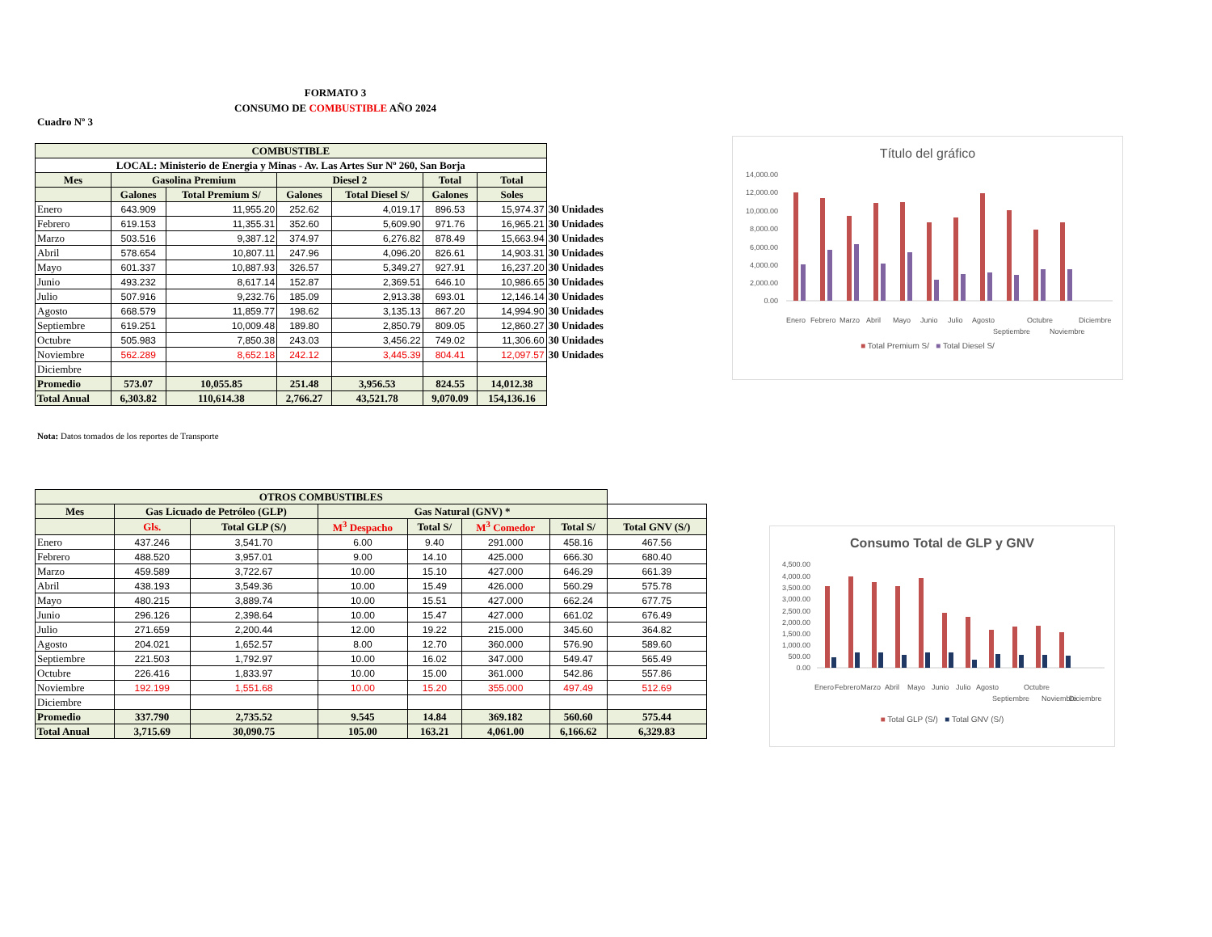FORMATO 3
CONSUMO DE COMBUSTIBLE AÑO 2024
Cuadro Nº 3
| COMBUSTIBLE | | | | | | | |
| --- | --- | --- | --- | --- | --- | --- | --- |
| LOCAL: Ministerio de Energia y Minas - Av. Las Artes Sur Nº 260, San Borja | | | | | | | |
| Mes | Gasolina Premium | | Diesel 2 | | Total | Total | |
| | Galones | Total Premium S/ | Galones | Total Diesel S/ | Galones | Soles | |
| Enero | 643.909 | 11,955.20 | 252.62 | 4,019.17 | 896.53 | 15,974.37 | 30 Unidades |
| Febrero | 619.153 | 11,355.31 | 352.60 | 5,609.90 | 971.76 | 16,965.21 | 30 Unidades |
| Marzo | 503.516 | 9,387.12 | 374.97 | 6,276.82 | 878.49 | 15,663.94 | 30 Unidades |
| Abril | 578.654 | 10,807.11 | 247.96 | 4,096.20 | 826.61 | 14,903.31 | 30 Unidades |
| Mayo | 601.337 | 10,887.93 | 326.57 | 5,349.27 | 927.91 | 16,237.20 | 30 Unidades |
| Junio | 493.232 | 8,617.14 | 152.87 | 2,369.51 | 646.10 | 10,986.65 | 30 Unidades |
| Julio | 507.916 | 9,232.76 | 185.09 | 2,913.38 | 693.01 | 12,146.14 | 30 Unidades |
| Agosto | 668.579 | 11,859.77 | 198.62 | 3,135.13 | 867.20 | 14,994.90 | 30 Unidades |
| Septiembre | 619.251 | 10,009.48 | 189.80 | 2,850.79 | 809.05 | 12,860.27 | 30 Unidades |
| Octubre | 505.983 | 7,850.38 | 243.03 | 3,456.22 | 749.02 | 11,306.60 | 30 Unidades |
| Noviembre | 562.289 | 8,652.18 | 242.12 | 3,445.39 | 804.41 | 12,097.57 | 30 Unidades |
| Diciembre | | | | | | | |
| Promedio | 573.07 | 10,055.85 | 251.48 | 3,956.53 | 824.55 | 14,012.38 | |
| Total Anual | 6,303.82 | 110,614.38 | 2,766.27 | 43,521.78 | 9,070.09 | 154,136.16 | |
Nota: Datos tomados de los reportes de Transporte
| OTROS COMBUSTIBLES | | | | | | | |
| --- | --- | --- | --- | --- | --- | --- | --- |
| Mes | Gas Licuado de Petróleo (GLP) | | Gas Natural (GNV) * | | | | |
| | Gls. | Total GLP (S/) | M<sup>3</sup> Despacho | Total S/ | M<sup>3</sup> Comedor | Total S/ | Total GNV (S/) |
| Enero | 437.246 | 3,541.70 | 6.00 | 9.40 | 291.000 | 458.16 | 467.56 |
| Febrero | 488.520 | 3,957.01 | 9.00 | 14.10 | 425.000 | 666.30 | 680.40 |
| Marzo | 459.589 | 3,722.67 | 10.00 | 15.10 | 427.000 | 646.29 | 661.39 |
| Abril | 438.193 | 3,549.36 | 10.00 | 15.49 | 426.000 | 560.29 | 575.78 |
| Mayo | 480.215 | 3,889.74 | 10.00 | 15.51 | 427.000 | 662.24 | 677.75 |
| Junio | 296.126 | 2,398.64 | 10.00 | 15.47 | 427.000 | 661.02 | 676.49 |
| Julio | 271.659 | 2,200.44 | 12.00 | 19.22 | 215.000 | 345.60 | 364.82 |
| Agosto | 204.021 | 1,652.57 | 8.00 | 12.70 | 360.000 | 576.90 | 589.60 |
| Septiembre | 221.503 | 1,792.97 | 10.00 | 16.02 | 347.000 | 549.47 | 565.49 |
| Octubre | 226.416 | 1,833.97 | 10.00 | 15.00 | 361.000 | 542.86 | 557.86 |
| Noviembre | 192.199 | 1,551.68 | 10.00 | 15.20 | 355.000 | 497.49 | 512.69 |
| Diciembre | | | | | | | |
| Promedio | 337.790 | 2,735.52 | 9.545 | 14.84 | 369.182 | 560.60 | 575.44 |
| Total Anual | 3,715.69 | 30,090.75 | 105.00 | 163.21 | 4,061.00 | 6,166.62 | 6,329.83 |
Título del gráfico
14,000.00
12,000.00
10,000.00
8,000.00
6,000.00
4,000.00
2,000.00
0.00
Enero
Febrero
Marzo
Abril
Mayo
Junio
Julio
Agosto
Septiembre
Octubre
Noviembre
Diciembre
■ Total Premium S/ ■ Total Diesel S/
Consumo Total de GLP y GNV
4,500.00
4,000.00
3,500.00
3,000.00
2,500.00
2,000.00
1,500.00
1,000.00
500.00
0.00
Enero
Febrero
Marzo
Abril
Mayo
Junio
Julio
Agosto
Septiembre
Octubre
Noviembre
Diciembre
■ Total GLP (S/) ■ Total GNV (S/)